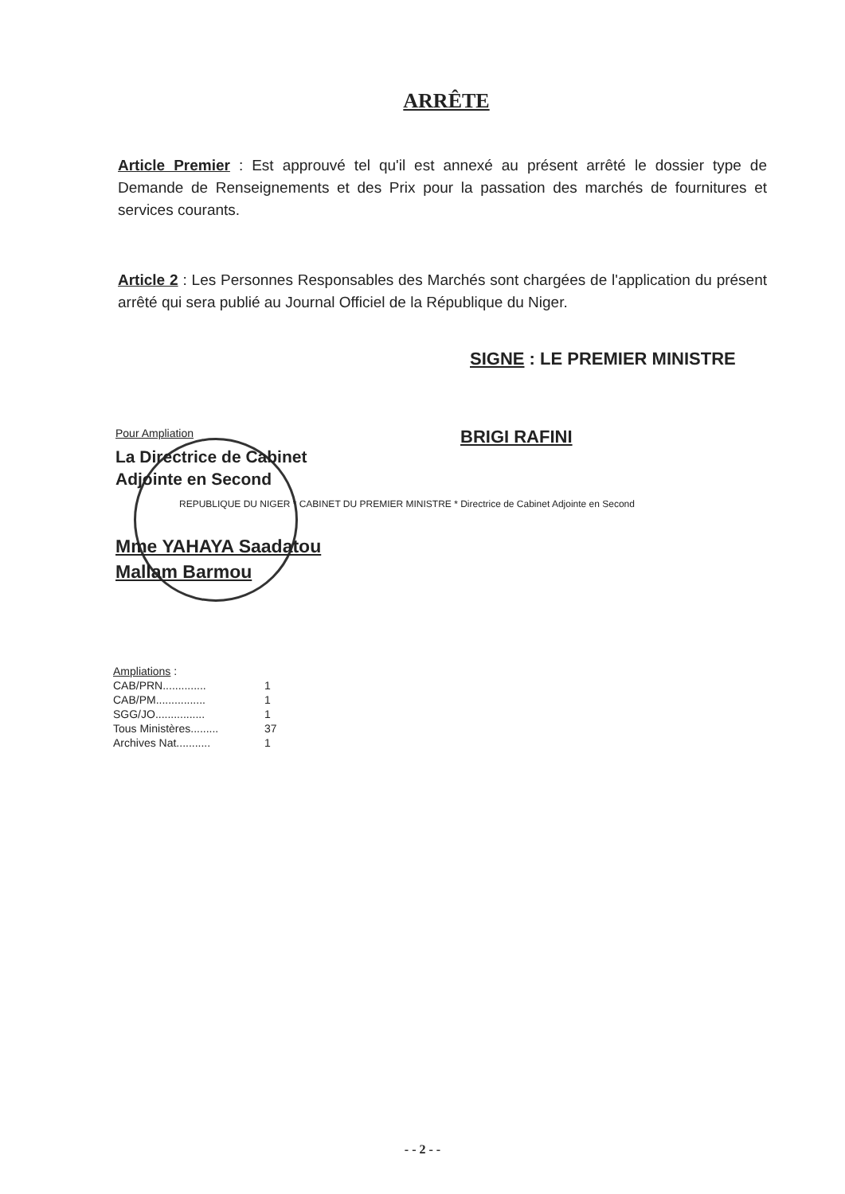ARRÊTE
Article Premier : Est approuvé tel qu'il est annexé au présent arrêté le dossier type de Demande de Renseignements et des Prix pour la passation des marchés de fournitures et services courants.
Article 2 : Les Personnes Responsables des Marchés sont chargées de l'application du présent arrêté qui sera publié au Journal Officiel de la République du Niger.
SIGNE : LE PREMIER MINISTRE
Pour Ampliation
La Directrice de Cabinet
Adjointe en Second
REPUBLIQUE DU NIGER * CABINET DU PREMIER MINISTRE * Directrice de Cabinet Adjointe en Second
Mme YAHAYA Saadatou
Mallam Barmou
BRIGI RAFINI
| Ampliations : | |
| CAB/PRN.............. | 1 |
| CAB/PM................ | 1 |
| SGG/JO................ | 1 |
| Tous Ministères......... | 37 |
| Archives Nat........... | 1 |
- - 2 - -